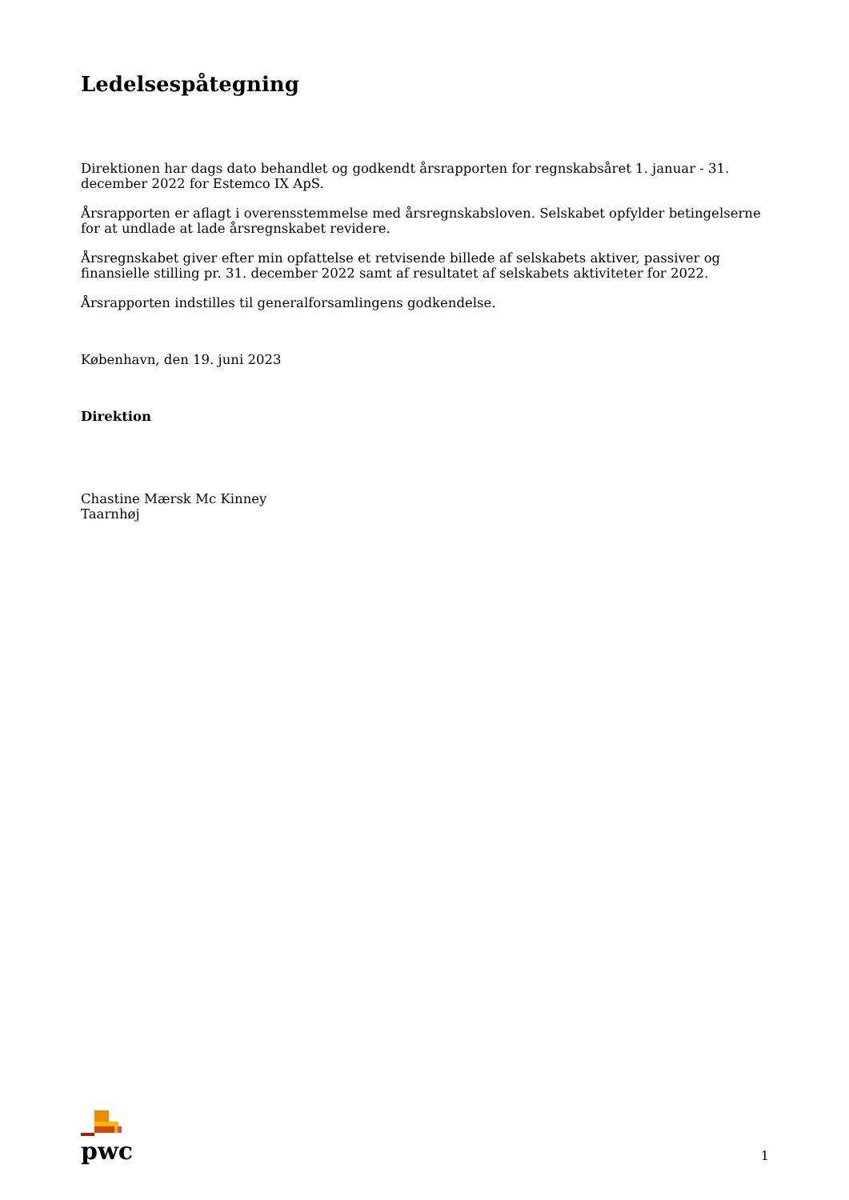Ledelsespåtegning
Direktionen har dags dato behandlet og godkendt årsrapporten for regnskabsåret 1. januar - 31. december 2022 for Estemco IX ApS.
Årsrapporten er aflagt i overensstemmelse med årsregnskabsloven. Selskabet opfylder betingelserne for at undlade at lade årsregnskabet revidere.
Årsregnskabet giver efter min opfattelse et retvisende billede af selskabets aktiver, passiver og finansielle stilling pr. 31. december 2022 samt af resultatet af selskabets aktiviteter for 2022.
Årsrapporten indstilles til generalforsamlingens godkendelse.
København, den 19. juni 2023
Direktion
Chastine Mærsk Mc Kinney
Taarnhøj
pwc
1